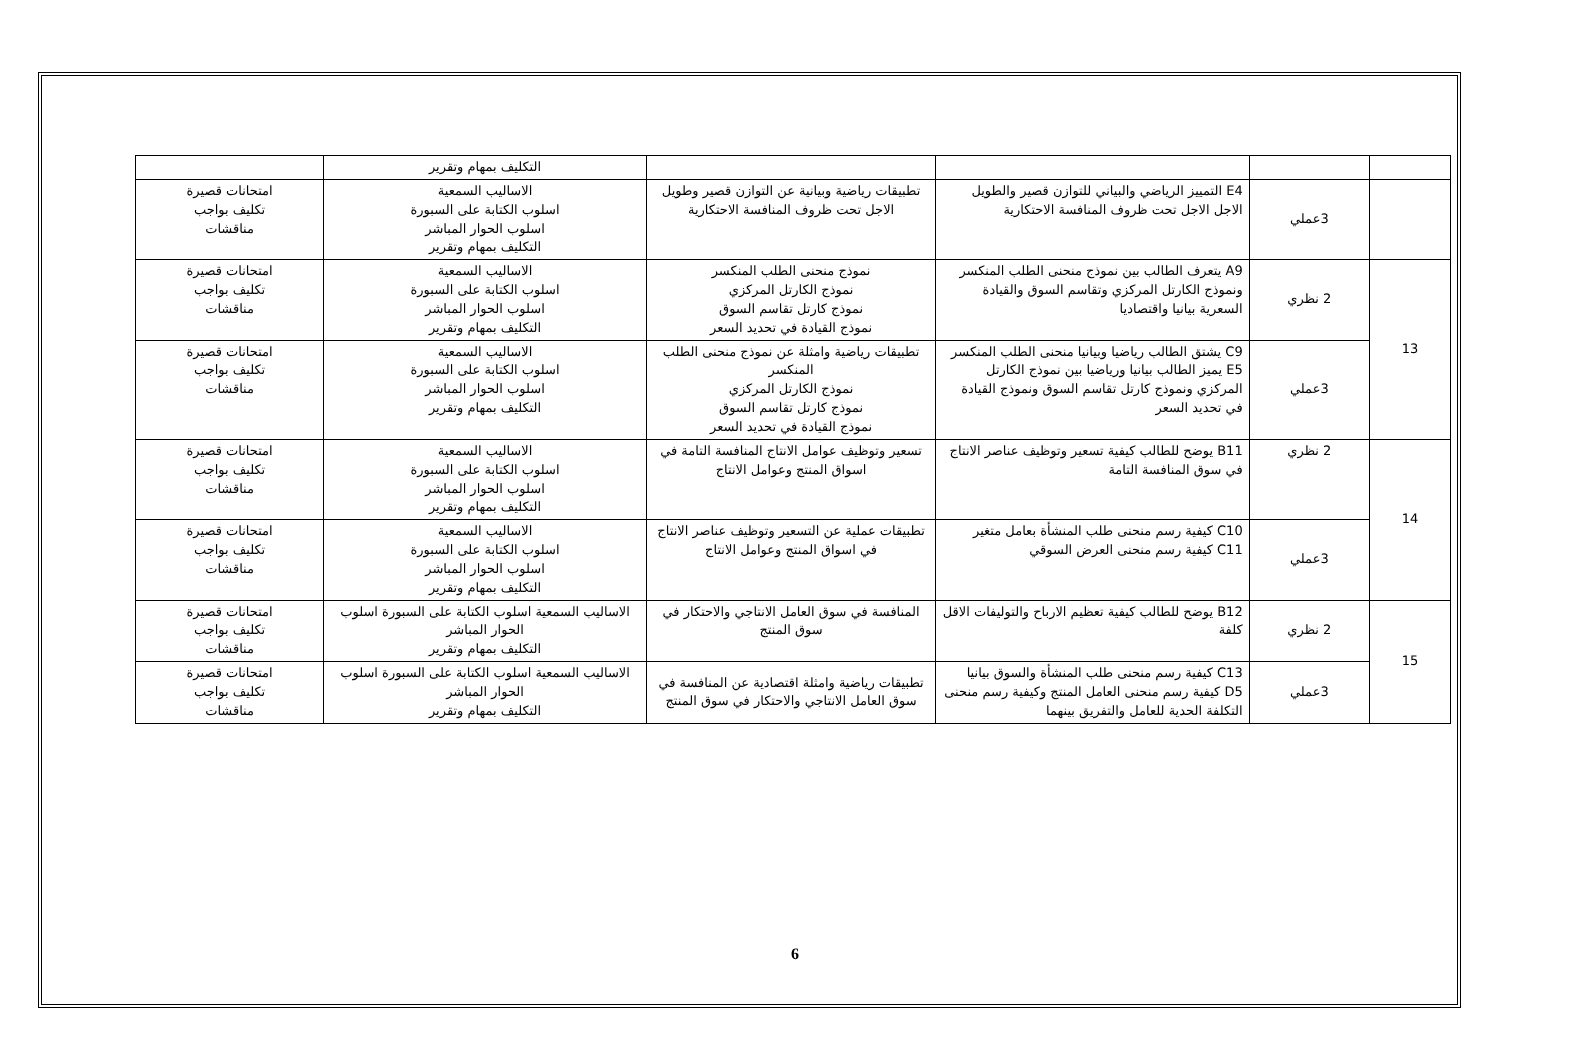| | | | | التكليف بمهام وتقرير | |
| | 3عملي | E4 التمييز الرياضي والبياني للتوازن قصير والطويل الاجل الاجل تحت ظروف المنافسة الاحتكارية | تطبيقات رياضية وبيانية عن التوازن قصير وطويل الاجل تحت ظروف المنافسة الاحتكارية | الاساليب السمعية اسلوب الكتابة على السبورة اسلوب الحوار المباشر التكليف بمهام وتقرير | امتحانات قصيرة تكليف بواجب مناقشات |
| 13 | 2 نظري | A9 يتعرف الطالب بين نموذج منحنى الطلب المنكسر ونموذج الكارتل المركزي وتقاسم السوق والقيادة السعرية بيانيا واقتصاديا | نموذج منحنى الطلب المنكسر نموذج الكارتل المركزي نموذج كارتل تقاسم السوق نموذج القيادة في تحديد السعر | الاساليب السمعية اسلوب الكتابة على السبورة اسلوب الحوار المباشر التكليف بمهام وتقرير | امتحانات قصيرة تكليف بواجب مناقشات |
| | 3عملي | C9 يشتق الطالب رياضيا وبيانيا منحنى الطلب المنكسر E5 يميز الطالب بيانيا ورياضيا بين نموذج الكارتل المركزي ونموذج كارتل تقاسم السوق ونموذج القيادة في تحديد السعر | تطبيقات رياضية وامثلة عن نموذج منحنى الطلب المنكسر نموذج الكارتل المركزي نموذج كارتل تقاسم السوق نموذج القيادة في تحديد السعر | الاساليب السمعية اسلوب الكتابة على السبورة اسلوب الحوار المباشر التكليف بمهام وتقرير | امتحانات قصيرة تكليف بواجب مناقشات |
| 14 | 2 نظري | B11 يوضح للطالب كيفية تسعير وتوظيف عناصر الانتاج في سوق المنافسة التامة | تسعير وتوظيف عوامل الانتاج المنافسة التامة في اسواق المنتج وعوامل الانتاج | الاساليب السمعية اسلوب الكتابة على السبورة اسلوب الحوار المباشر التكليف بمهام وتقرير | امتحانات قصيرة تكليف بواجب مناقشات |
| | 3عملي | C10 كيفية رسم منحنى طلب المنشأة بعامل متغير C11 كيفية رسم منحنى العرض السوقي | تطبيقات عملية عن التسعير وتوظيف عناصر الانتاج في اسواق المنتج وعوامل الانتاج | الاساليب السمعية اسلوب الكتابة على السبورة اسلوب الحوار المباشر التكليف بمهام وتقرير | امتحانات قصيرة تكليف بواجب مناقشات |
| 15 | 2 نظري | B12 يوضح للطالب كيفية تعظيم الارباح والتوليفات الاقل كلفة | المنافسة في سوق العامل الانتاجي والاحتكار في سوق المنتج | الاساليب السمعية اسلوب الكتابة على السبورة اسلوب الحوار المباشر التكليف بمهام وتقرير | امتحانات قصيرة تكليف بواجب مناقشات |
| | 3عملي | C13 كيفية رسم منحنى طلب المنشأة والسوق بيانيا D5 كيفية رسم منحنى العامل المنتج وكيفية رسم منحنى التكلفة الحدية للعامل والتفريق بينهما | تطبيقات رياضية وامثلة اقتصادية عن المنافسة في سوق العامل الانتاجي والاحتكار في سوق المنتج | الاساليب السمعية اسلوب الكتابة على السبورة اسلوب الحوار المباشر التكليف بمهام وتقرير | امتحانات قصيرة تكليف بواجب مناقشات |
6